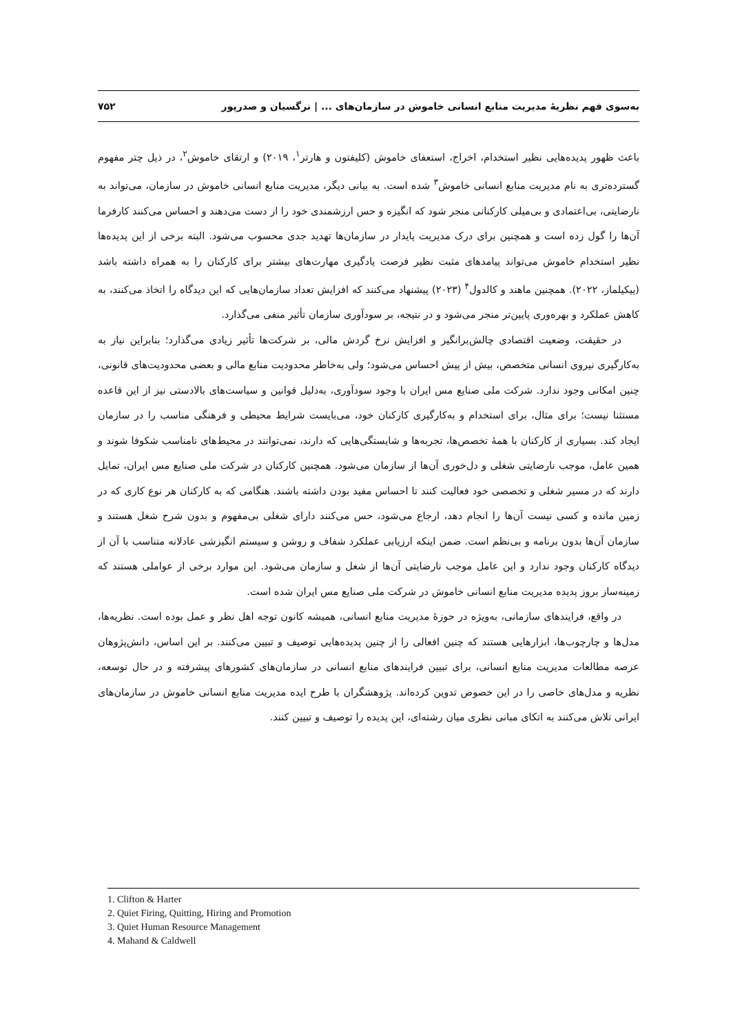به‌سوی فهم نظریهٔ مدیریت منابع انسانی خاموش در سازمان‌های ... | نرگسیان و صدرپور ۷۵۲
باعث ظهور پدیده‌هایی نظیر استخدام، اخراج، استعفای خاموش (کلیفتون و هارتر<sup>۱</sup>، ۲۰۱۹) و ارتقای خاموش<sup>۲</sup>، در ذیل چتر مفهوم گسترده‌تری به نام مدیریت منابع انسانی خاموش<sup>۳</sup> شده است. به بیانی دیگر، مدیریت منابع انسانی خاموش در سازمان، می‌تواند به نارضایتی، بی‌اعتمادی و بی‌میلی کارکنانی منجر شود که انگیزه و حس ارزشمندی خود را از دست می‌دهند و احساس می‌کنند کارفرما آن‌ها را گول زده است و همچنین برای درک مدیریت پایدار در سازمان‌ها تهدید جدی محسوب می‌شود. البته برخی از این پدیده‌ها نظیر استخدام خاموش می‌تواند پیامدهای مثبت نظیر فرصت یادگیری مهارت‌های بیشتر برای کارکنان را به همراه داشته باشد (ییکیلماز، ۲۰۲۲). همچنین ماهند و کالدول<sup>۴</sup> (۲۰۲۳) پیشنهاد می‌کنند که افزایش تعداد سازمان‌هایی که این دیدگاه را اتخاذ می‌کنند، به کاهش عملکرد و بهره‌وری پایین‌تر منجر می‌شود و در نتیجه، بر سودآوری سازمان تأثیر منفی می‌گذارد.
در حقیقت، وضعیت اقتصادی چالش‌برانگیز و افزایش نرخ گردش مالی، بر شرکت‌ها تأثیر زیادی می‌گذارد؛ بنابراین نیاز به به‌کارگیری نیروی انسانی متخصص، بیش از پیش احساس می‌شود؛ ولی به‌خاطر محدودیت منابع مالی و بعضی محدودیت‌های قانونی، چنین امکانی وجود ندارد. شرکت ملی صنایع مس ایران با وجود سودآوری، به‌دلیل قوانین و سیاست‌های بالادستی نیز از این قاعده مستثنا نیست؛ برای مثال، برای استخدام و به‌کارگیری کارکنان خود، می‌بایست شرایط محیطی و فرهنگی مناسب را در سازمان ایجاد کند. بسیاری از کارکنان با همهٔ تخصص‌ها، تجربه‌ها و شایستگی‌هایی که دارند، نمی‌توانند در محیط‌های نامناسب شکوفا شوند و همین عامل، موجب نارضایتی شغلی و دل‌خوری آن‌ها از سازمان می‌شود. همچنین کارکنان در شرکت ملی صنایع مس ایران، تمایل دارند که در مسیر شغلی و تخصصی خود فعالیت کنند تا احساس مفید بودن داشته باشند. هنگامی که به کارکنان هر نوع کاری که در زمین مانده و کسی نیست آن‌ها را انجام دهد، ارجاع می‌شود، حس می‌کنند دارای شغلی بی‌مفهوم و بدون شرح شغل هستند و سازمان آن‌ها بدون برنامه و بی‌نظم است. ضمن اینکه ارزیابی عملکرد شفاف و روشن و سیستم انگیزشی عادلانه متناسب با آن از دیدگاه کارکنان وجود ندارد و این عامل موجب نارضایتی آن‌ها از شغل و سازمان می‌شود. این موارد برخی از عواملی هستند که زمینه‌ساز بروز پدیده مدیریت منابع انسانی خاموش در شرکت ملی صنایع مس ایران شده است.
در واقع، فرایندهای سازمانی، به‌ویژه در حوزهٔ مدیریت منابع انسانی، همیشه کانون توجه اهل نظر و عمل بوده است. نظریه‌ها، مدل‌ها و چارچوب‌ها، ابزارهایی هستند که چنین افعالی را از چنین پدیده‌هایی توصیف و تبیین می‌کنند. بر این اساس، دانش‌پژوهان عرصه مطالعات مدیریت منابع انسانی، برای تبیین فرایندهای منابع انسانی در سازمان‌های کشورهای پیشرفته و در حال توسعه، نظریه و مدل‌های خاصی را در این خصوص تدوین کرده‌اند. پژوهشگران با طرح ایده مدیریت منابع انسانی خاموش در سازمان‌های ایرانی تلاش می‌کنند به اتکای مبانی نظری میان رشته‌ای، این پدیده را توصیف و تبیین کنند.
1. Clifton & Harter
2. Quiet Firing, Quitting, Hiring and Promotion
3. Quiet Human Resource Management
4. Mahand & Caldwell